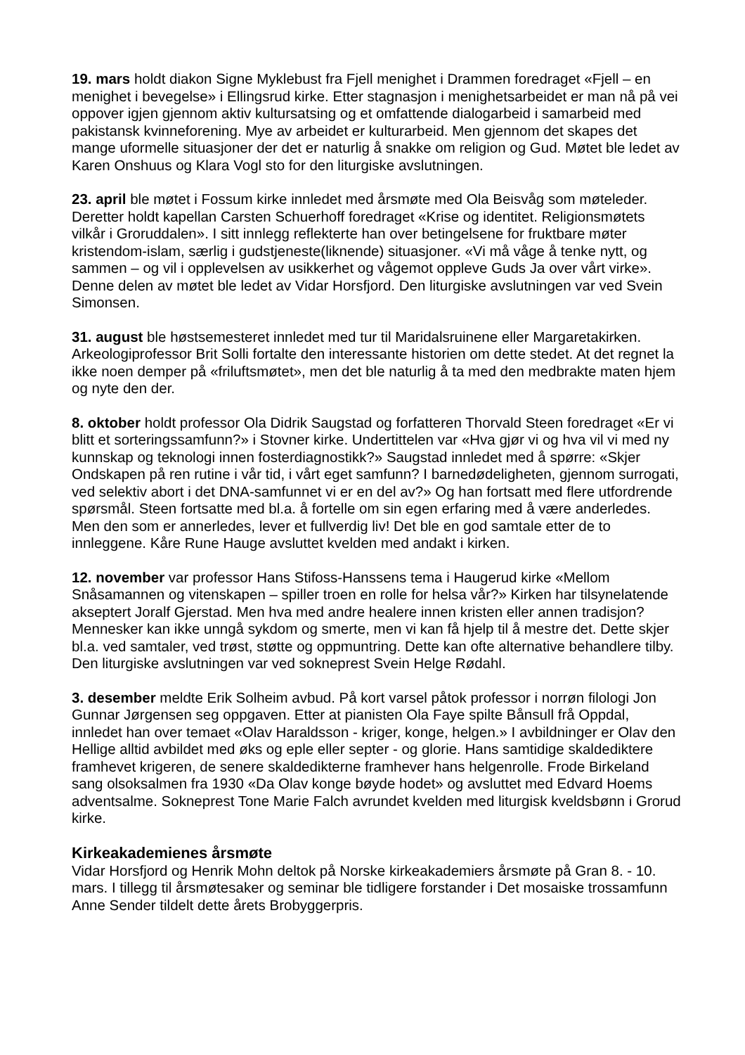19. mars holdt diakon Signe Myklebust fra Fjell menighet i Drammen foredraget «Fjell – en menighet i bevegelse» i Ellingsrud kirke. Etter stagnasjon i menighetsarbeidet er man nå på vei oppover igjen gjennom aktiv kultursatsing og et omfattende dialogarbeid i samarbeid med pakistansk kvinneforening. Mye av arbeidet er kulturarbeid. Men gjennom det skapes det mange uformelle situasjoner der det er naturlig å snakke om religion og Gud. Møtet ble ledet av Karen Onshuus og Klara Vogl sto for den liturgiske avslutningen.
23. april ble møtet i Fossum kirke innledet med årsmøte med Ola Beisvåg som møteleder. Deretter holdt kapellan Carsten Schuerhoff foredraget «Krise og identitet. Religionsmøtets vilkår i Groruddalen». I sitt innlegg reflekterte han over betingelsene for fruktbare møter kristendom-islam, særlig i gudstjeneste(liknende) situasjoner. «Vi må våge å tenke nytt, og sammen – og vil i opplevelsen av usikkerhet og vågemot oppleve Guds Ja over vårt virke». Denne delen av møtet ble ledet av Vidar Horsfjord. Den liturgiske avslutningen var ved Svein Simonsen.
31. august ble høstsemesteret innledet med tur til Maridalsruinene eller Margaretakirken. Arkeologiprofessor Brit Solli fortalte den interessante historien om dette stedet. At det regnet la ikke noen demper på «friluftsmøtet», men det ble naturlig å ta med den medbrakte maten hjem og nyte den der.
8. oktober holdt professor Ola Didrik Saugstad og forfatteren Thorvald Steen foredraget «Er vi blitt et sorteringssamfunn?» i Stovner kirke. Undertittelen var «Hva gjør vi og hva vil vi med ny kunnskap og teknologi innen fosterdiagnostikk?» Saugstad innledet med å spørre: «Skjer Ondskapen på ren rutine i vår tid, i vårt eget samfunn? I barnedødeligheten, gjennom surrogati, ved selektiv abort i det DNA-samfunnet vi er en del av?» Og han fortsatt med flere utfordrende spørsmål. Steen fortsatte med bl.a. å fortelle om sin egen erfaring med å være anderledes. Men den som er annerledes, lever et fullverdig liv! Det ble en god samtale etter de to innleggene. Kåre Rune Hauge avsluttet kvelden med andakt i kirken.
12. november var professor Hans Stifoss-Hanssens tema i Haugerud kirke «Mellom Snåsamannen og vitenskapen – spiller troen en rolle for helsa vår?» Kirken har tilsynelatende akseptert Joralf Gjerstad. Men hva med andre healere innen kristen eller annen tradisjon? Mennesker kan ikke unngå sykdom og smerte, men vi kan få hjelp til å mestre det. Dette skjer bl.a. ved samtaler, ved trøst, støtte og oppmuntring. Dette kan ofte alternative behandlere tilby. Den liturgiske avslutningen var ved sokneprest Svein Helge Rødahl.
3. desember meldte Erik Solheim avbud. På kort varsel påtok professor i norrøn filologi Jon Gunnar Jørgensen seg oppgaven. Etter at pianisten Ola Faye spilte Bånsull frå Oppdal, innledet han over temaet «Olav Haraldsson - kriger, konge, helgen.» I avbildninger er Olav den Hellige alltid avbildet med øks og eple eller septer - og glorie. Hans samtidige skaldediktere framhevet krigeren, de senere skaldedikterne framhever hans helgenrolle. Frode Birkeland sang olsoksalmen fra 1930 «Da Olav konge bøyde hodet» og avsluttet med Edvard Hoems adventsalme. Sokneprest Tone Marie Falch avrundet kvelden med liturgisk kveldsbønn i Grorud kirke.
Kirkeakademienes årsmøte
Vidar Horsfjord og Henrik Mohn deltok på Norske kirkeakademiers årsmøte på Gran 8. - 10. mars. I tillegg til årsmøtesaker og seminar ble tidligere forstander i Det mosaiske trossamfunn Anne Sender tildelt dette årets Brobyggerpris.